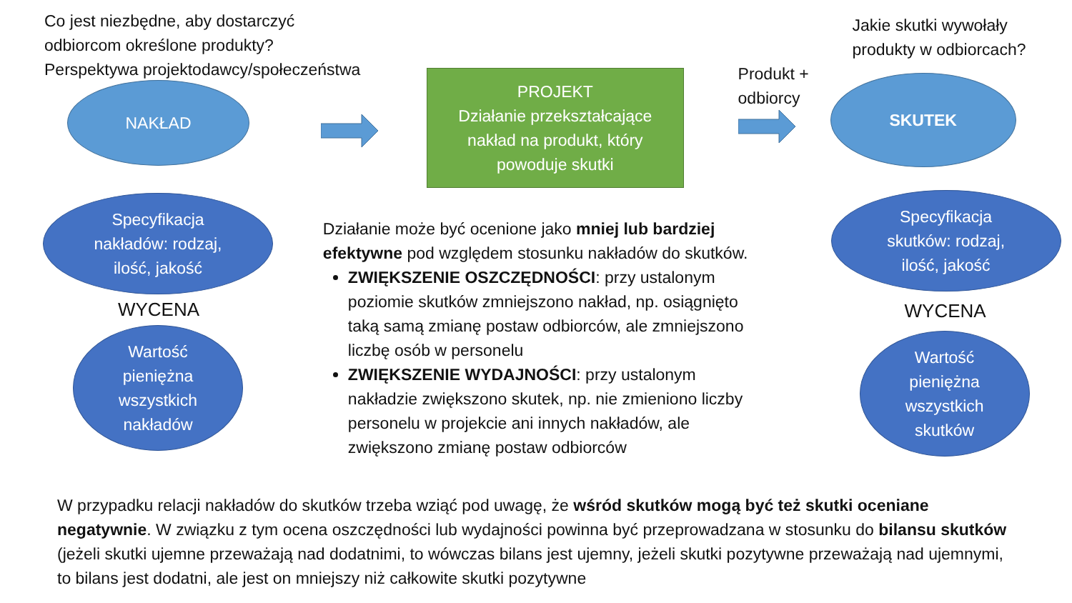Co jest niezbędne, aby dostarczyć
odbiorcom określone produkty?
Perspektywa projektodawcy/społeczeństwa
NAKŁAD
Specyfikacja
nakładów: rodzaj,
ilość, jakość
WYCENA
Wartość
pieniężna
wszystkich
nakładów
PROJEKT
Działanie przekształcające
nakład na produkt, który
powoduje skutki
Działanie może być ocenione jako mniej lub bardziej efektywne pod względem stosunku nakładów do skutków.
ZWIĘKSZENIE OSZCZĘDNOŚCI: przy ustalonym poziomie skutków zmniejszono nakład, np. osiągnięto taką samą zmianę postaw odbiorców, ale zmniejszono liczbę osób w personelu
ZWIĘKSZENIE WYDAJNOŚCI: przy ustalonym nakładzie zwiększono skutek, np. nie zmieniono liczby personelu w projekcie ani innych nakładów, ale zwiększono zmianę postaw odbiorców
Jakie skutki wywołały
produkty w odbiorcach?
Produkt +
odbiorcy
SKUTEK
Specyfikacja
skutków: rodzaj,
ilość, jakość
WYCENA
Wartość
pieniężna
wszystkich
skutków
W przypadku relacji nakładów do skutków trzeba wziąć pod uwagę, że wśród skutków mogą być też skutki oceniane negatywnie. W związku z tym ocena oszczędności lub wydajności powinna być przeprowadzana w stosunku do bilansu skutków (jeżeli skutki ujemne przeważają nad dodatnimi, to wówczas bilans jest ujemny, jeżeli skutki pozytywne przeważają nad ujemnymi, to bilans jest dodatni, ale jest on mniejszy niż całkowite skutki pozytywne